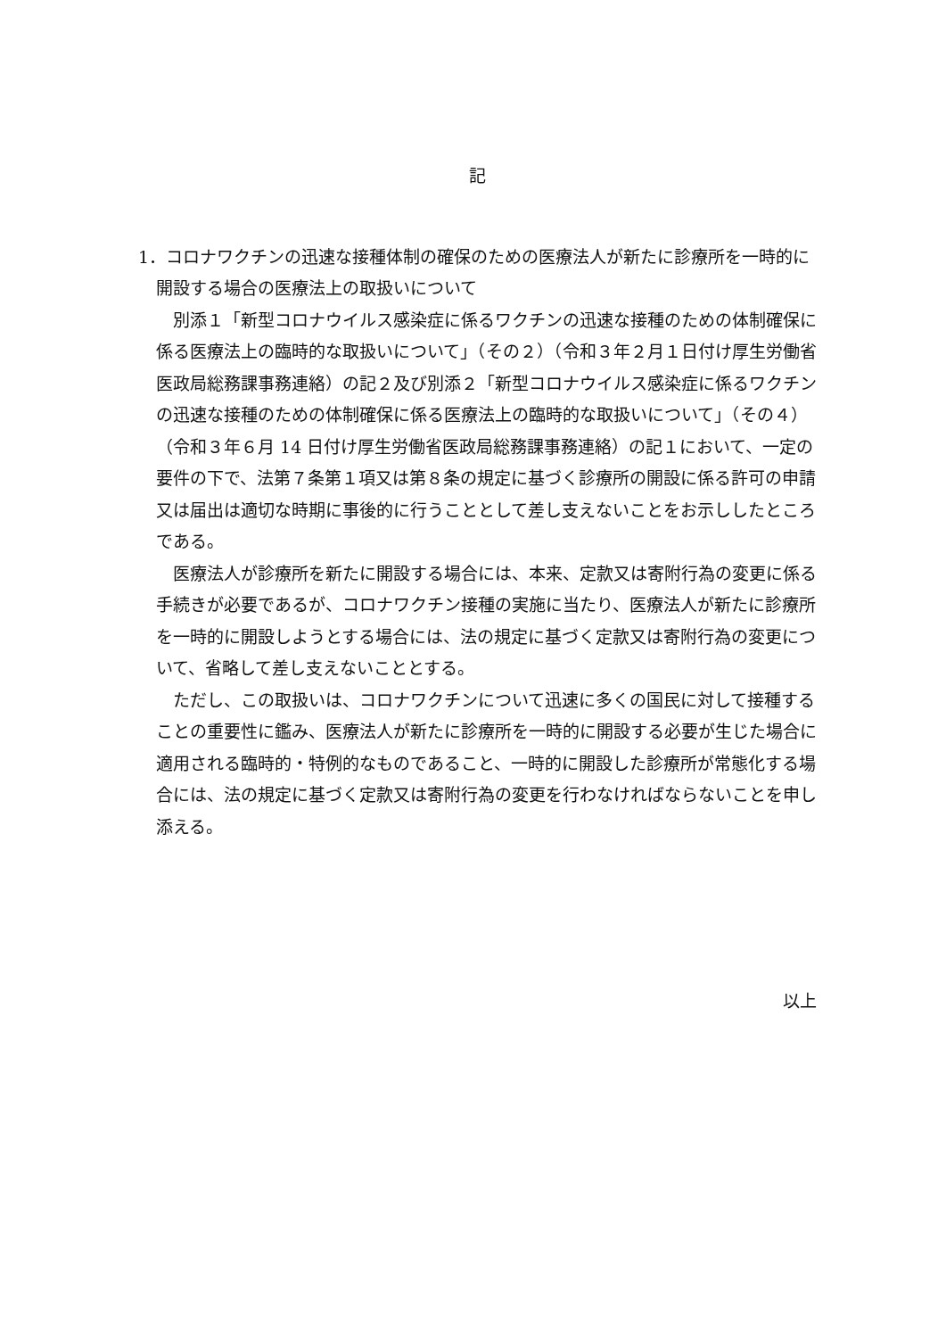記
1．コロナワクチンの迅速な接種体制の確保のための医療法人が新たに診療所を一時的に開設する場合の医療法上の取扱いについて
別添１「新型コロナウイルス感染症に係るワクチンの迅速な接種のための体制確保に係る医療法上の臨時的な取扱いについて」（その２）（令和３年２月１日付け厚生労働省医政局総務課事務連絡）の記２及び別添２「新型コロナウイルス感染症に係るワクチンの迅速な接種のための体制確保に係る医療法上の臨時的な取扱いについて」（その４）（令和３年６月 14 日付け厚生労働省医政局総務課事務連絡）の記１において、一定の要件の下で、法第７条第１項又は第８条の規定に基づく診療所の開設に係る許可の申請又は届出は適切な時期に事後的に行うこととして差し支えないことをお示ししたところである。
医療法人が診療所を新たに開設する場合には、本来、定款又は寄附行為の変更に係る手続きが必要であるが、コロナワクチン接種の実施に当たり、医療法人が新たに診療所を一時的に開設しようとする場合には、法の規定に基づく定款又は寄附行為の変更について、省略して差し支えないこととする。
ただし、この取扱いは、コロナワクチンについて迅速に多くの国民に対して接種することの重要性に鑑み、医療法人が新たに診療所を一時的に開設する必要が生じた場合に適用される臨時的・特例的なものであること、一時的に開設した診療所が常態化する場合には、法の規定に基づく定款又は寄附行為の変更を行わなければならないことを申し添える。
以上